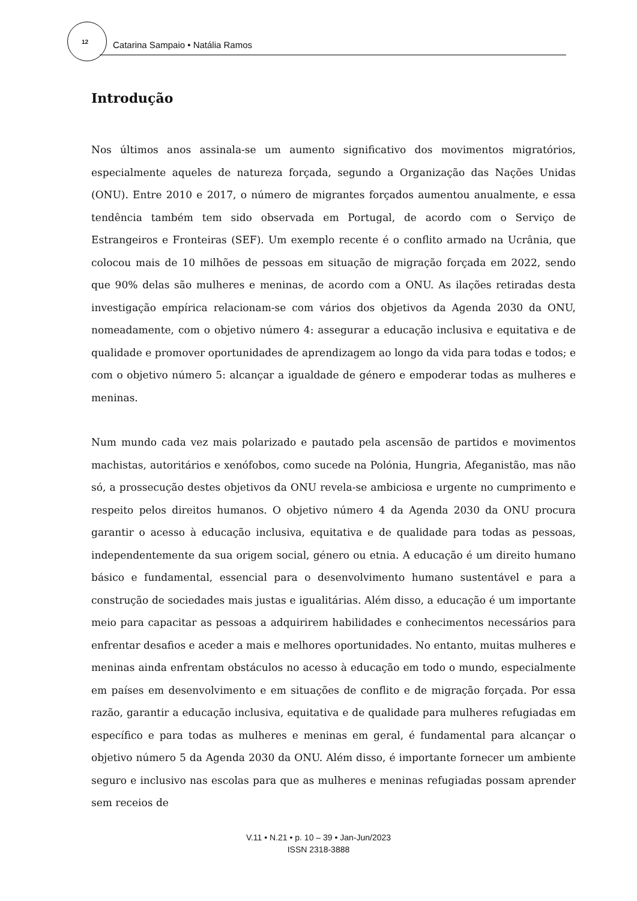12 Catarina Sampaio • Natália Ramos
Introdução
Nos últimos anos assinala-se um aumento significativo dos movimentos migratórios, especialmente aqueles de natureza forçada, segundo a Organização das Nações Unidas (ONU). Entre 2010 e 2017, o número de migrantes forçados aumentou anualmente, e essa tendência também tem sido observada em Portugal, de acordo com o Serviço de Estrangeiros e Fronteiras (SEF). Um exemplo recente é o conflito armado na Ucrânia, que colocou mais de 10 milhões de pessoas em situação de migração forçada em 2022, sendo que 90% delas são mulheres e meninas, de acordo com a ONU. As ilações retiradas desta investigação empírica relacionam-se com vários dos objetivos da Agenda 2030 da ONU, nomeadamente, com o objetivo número 4: assegurar a educação inclusiva e equitativa e de qualidade e promover oportunidades de aprendizagem ao longo da vida para todas e todos; e com o objetivo número 5: alcançar a igualdade de género e empoderar todas as mulheres e meninas.
Num mundo cada vez mais polarizado e pautado pela ascensão de partidos e movimentos machistas, autoritários e xenófobos, como sucede na Polónia, Hungria, Afeganistão, mas não só, a prossecução destes objetivos da ONU revela-se ambiciosa e urgente no cumprimento e respeito pelos direitos humanos. O objetivo número 4 da Agenda 2030 da ONU procura garantir o acesso à educação inclusiva, equitativa e de qualidade para todas as pessoas, independentemente da sua origem social, género ou etnia. A educação é um direito humano básico e fundamental, essencial para o desenvolvimento humano sustentável e para a construção de sociedades mais justas e igualitárias. Além disso, a educação é um importante meio para capacitar as pessoas a adquirirem habilidades e conhecimentos necessários para enfrentar desafios e aceder a mais e melhores oportunidades. No entanto, muitas mulheres e meninas ainda enfrentam obstáculos no acesso à educação em todo o mundo, especialmente em países em desenvolvimento e em situações de conflito e de migração forçada. Por essa razão, garantir a educação inclusiva, equitativa e de qualidade para mulheres refugiadas em específico e para todas as mulheres e meninas em geral, é fundamental para alcançar o objetivo número 5 da Agenda 2030 da ONU. Além disso, é importante fornecer um ambiente seguro e inclusivo nas escolas para que as mulheres e meninas refugiadas possam aprender sem receios de
V.11 • N.21 • p. 10 – 39 • Jan-Jun/2023
ISSN 2318-3888